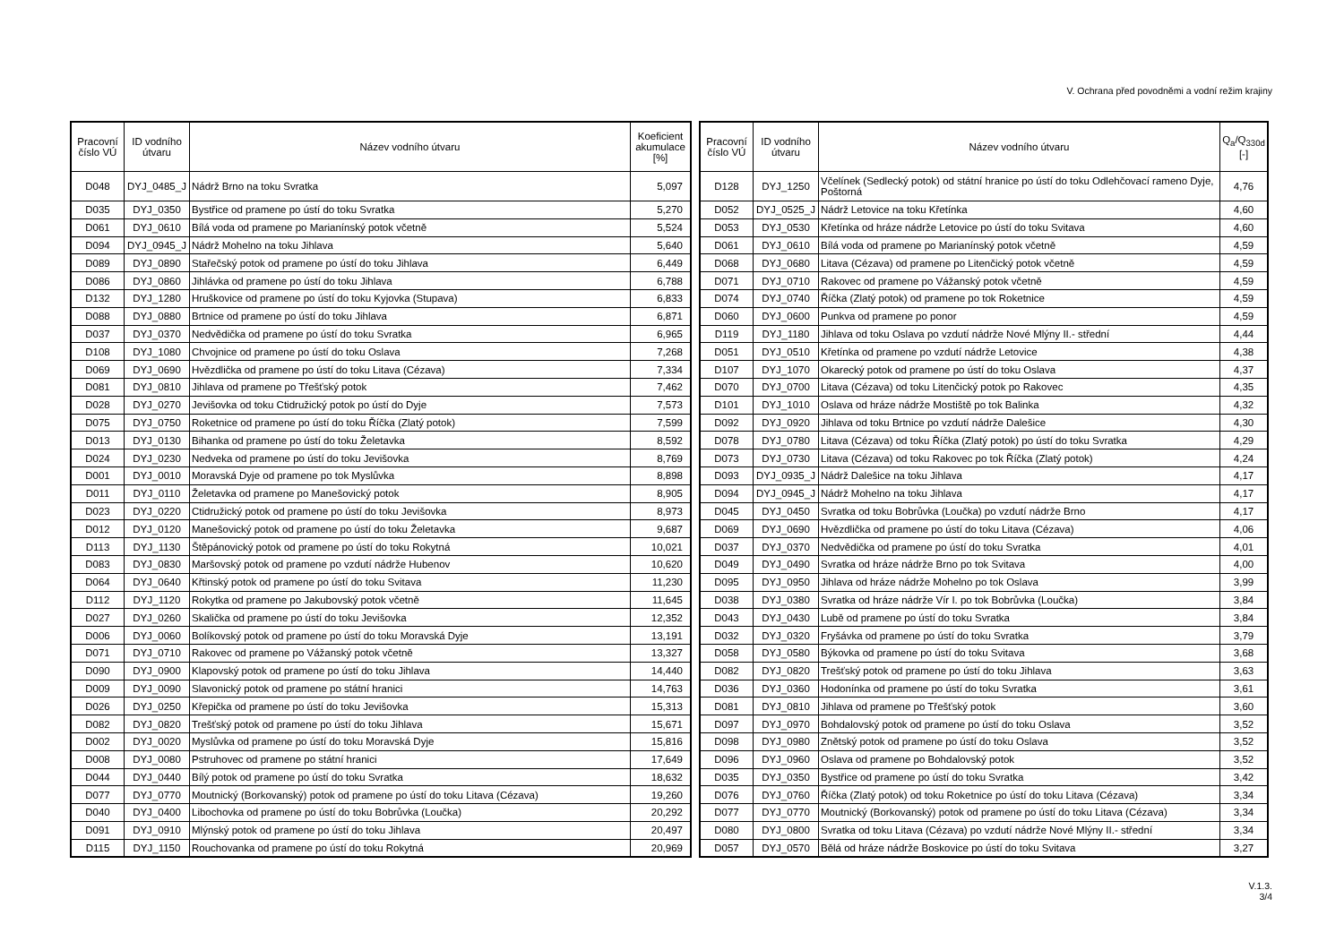V. Ochrana před povodněmi a vodní režim krajiny
| Pracovní číslo VÚ | ID vodního útvaru | Název vodního útvaru | Koeficient akumulace [%] |
| --- | --- | --- | --- |
| D048 | DYJ_0485_J | Nádrž Brno na toku Svratka | 5,097 |
| D035 | DYJ_0350 | Bystřice od pramene po ústí do toku Svratka | 5,270 |
| D061 | DYJ_0610 | Bílá voda od pramene po Marianínský potok včetně | 5,524 |
| D094 | DYJ_0945_J | Nádrž Mohelno na toku Jihlava | 5,640 |
| D089 | DYJ_0890 | Stařečský potok od pramene po ústí do toku Jihlava | 6,449 |
| D086 | DYJ_0860 | Jihlávka od pramene po ústí do toku Jihlava | 6,788 |
| D132 | DYJ_1280 | Hruškovice od pramene po ústí do toku Kyjovka (Stupava) | 6,833 |
| D088 | DYJ_0880 | Brtnice od pramene po ústí do toku Jihlava | 6,871 |
| D037 | DYJ_0370 | Nedvědička od pramene po ústí do toku Svratka | 6,965 |
| D108 | DYJ_1080 | Chvojnice od pramene po ústí do toku Oslava | 7,268 |
| D069 | DYJ_0690 | Hvězdlička od pramene po ústí do toku Litava (Cézava) | 7,334 |
| D081 | DYJ_0810 | Jihlava od pramene po Třešťský potok | 7,462 |
| D028 | DYJ_0270 | Jevišovka od toku Ctidružický potok po ústí do Dyje | 7,573 |
| D075 | DYJ_0750 | Roketnice od pramene po ústí do toku Říčka (Zlatý potok) | 7,599 |
| D013 | DYJ_0130 | Bihanka od pramene po ústí do toku Želetavka | 8,592 |
| D024 | DYJ_0230 | Nedveka od pramene po ústí do toku Jevišovka | 8,769 |
| D001 | DYJ_0010 | Moravská Dyje od pramene po tok Myslůvka | 8,898 |
| D011 | DYJ_0110 | Želetavka od pramene po Manešovický potok | 8,905 |
| D023 | DYJ_0220 | Ctidružický potok od pramene po ústí do toku Jevišovka | 8,973 |
| D012 | DYJ_0120 | Manešovický potok od pramene po ústí do toku Želetavka | 9,687 |
| D113 | DYJ_1130 | Štěpánovický potok od pramene po ústí do toku Rokytná | 10,021 |
| D083 | DYJ_0830 | Maršovský potok od pramene po vzdutí nádrže Hubenov | 10,620 |
| D064 | DYJ_0640 | Křtinský potok od pramene po ústí do toku Svitava | 11,230 |
| D112 | DYJ_1120 | Rokytka od pramene po Jakubovský potok včetně | 11,645 |
| D027 | DYJ_0260 | Skalička od pramene po ústí do toku Jevišovka | 12,352 |
| D006 | DYJ_0060 | Bolíkovský potok od pramene po ústí do toku Moravská Dyje | 13,191 |
| D071 | DYJ_0710 | Rakovec od pramene po Vážanský potok včetně | 13,327 |
| D090 | DYJ_0900 | Klapovský potok od pramene po ústí do toku Jihlava | 14,440 |
| D009 | DYJ_0090 | Slavonický potok od pramene po státní hranici | 14,763 |
| D026 | DYJ_0250 | Křepička od pramene po ústí do toku Jevišovka | 15,313 |
| D082 | DYJ_0820 | Trešťský potok od pramene po ústí do toku Jihlava | 15,671 |
| D002 | DYJ_0020 | Myslůvka od pramene po ústí do toku Moravská Dyje | 15,816 |
| D008 | DYJ_0080 | Pstruhovec od pramene po státní hranici | 17,649 |
| D044 | DYJ_0440 | Bílý potok od pramene po ústí do toku Svratka | 18,632 |
| D077 | DYJ_0770 | Moutnický (Borkovanský) potok od pramene po ústí do toku Litava (Cézava) | 19,260 |
| D040 | DYJ_0400 | Libochovka od pramene po ústí do toku Bobrůvka (Loučka) | 20,292 |
| D091 | DYJ_0910 | Mlýnský potok od pramene po ústí do toku Jihlava | 20,497 |
| D115 | DYJ_1150 | Rouchovanka od pramene po ústí do toku Rokytná | 20,969 |
| Pracovní číslo VÚ | ID vodního útvaru | Název vodního útvaru | Q<sub>a</sub>/Q<sub>330d</sub> [-] |
| --- | --- | --- | --- |
| D128 | DYJ_1250 | Včelínek (Sedlecký potok) od státní hranice po ústí do toku Odlehčovací rameno Dyje, Poštorná | 4,76 |
| D052 | DYJ_0525_J | Nádrž Letovice na toku Křetínka | 4,60 |
| D053 | DYJ_0530 | Křetínka od hráze nádrže Letovice po ústí do toku Svitava | 4,60 |
| D061 | DYJ_0610 | Bílá voda od pramene po Marianínský potok včetně | 4,59 |
| D068 | DYJ_0680 | Litava (Cézava) od pramene po Litenčický potok včetně | 4,59 |
| D071 | DYJ_0710 | Rakovec od pramene po Vážanský potok včetně | 4,59 |
| D074 | DYJ_0740 | Říčka (Zlatý potok) od pramene po tok Roketnice | 4,59 |
| D060 | DYJ_0600 | Punkva od pramene po ponor | 4,59 |
| D119 | DYJ_1180 | Jihlava od toku Oslava po vzdutí nádrže Nové Mlýny II.- střední | 4,44 |
| D051 | DYJ_0510 | Křetínka od pramene po vzdutí nádrže Letovice | 4,38 |
| D107 | DYJ_1070 | Okarecký potok od pramene po ústí do toku Oslava | 4,37 |
| D070 | DYJ_0700 | Litava (Cézava) od toku Litenčický potok po Rakovec | 4,35 |
| D101 | DYJ_1010 | Oslava od hráze nádrže Mostiště po tok Balinka | 4,32 |
| D092 | DYJ_0920 | Jihlava od toku Brtnice po vzdutí nádrže Dalešice | 4,30 |
| D078 | DYJ_0780 | Litava (Cézava) od toku Říčka (Zlatý potok) po ústí do toku Svratka | 4,29 |
| D073 | DYJ_0730 | Litava (Cézava) od toku Rakovec po tok Říčka (Zlatý potok) | 4,24 |
| D093 | DYJ_0935_J | Nádrž Dalešice na toku Jihlava | 4,17 |
| D094 | DYJ_0945_J | Nádrž Mohelno na toku Jihlava | 4,17 |
| D045 | DYJ_0450 | Svratka od toku Bobrůvka (Loučka) po vzdutí nádrže Brno | 4,17 |
| D069 | DYJ_0690 | Hvězdlička od pramene po ústí do toku Litava (Cézava) | 4,06 |
| D037 | DYJ_0370 | Nedvědička od pramene po ústí do toku Svratka | 4,01 |
| D049 | DYJ_0490 | Svratka od hráze nádrže Brno po tok Svitava | 4,00 |
| D095 | DYJ_0950 | Jihlava od hráze nádrže Mohelno po tok Oslava | 3,99 |
| D038 | DYJ_0380 | Svratka od hráze nádrže Vír I. po tok Bobrůvka (Loučka) | 3,84 |
| D043 | DYJ_0430 | Lubě od pramene po ústí do toku Svratka | 3,84 |
| D032 | DYJ_0320 | Fryšávka od pramene po ústí do toku Svratka | 3,79 |
| D058 | DYJ_0580 | Býkovka od pramene po ústí do toku Svitava | 3,68 |
| D082 | DYJ_0820 | Trešťský potok od pramene po ústí do toku Jihlava | 3,63 |
| D036 | DYJ_0360 | Hodonínka od pramene po ústí do toku Svratka | 3,61 |
| D081 | DYJ_0810 | Jihlava od pramene po Třešťský potok | 3,60 |
| D097 | DYJ_0970 | Bohdalovský potok od pramene po ústí do toku Oslava | 3,52 |
| D098 | DYJ_0980 | Znětský potok od pramene po ústí do toku Oslava | 3,52 |
| D096 | DYJ_0960 | Oslava od pramene po Bohdalovský potok | 3,52 |
| D035 | DYJ_0350 | Bystřice od pramene po ústí do toku Svratka | 3,42 |
| D076 | DYJ_0760 | Říčka (Zlatý potok) od toku Roketnice po ústí do toku Litava (Cézava) | 3,34 |
| D077 | DYJ_0770 | Moutnický (Borkovanský) potok od pramene po ústí do toku Litava (Cézava) | 3,34 |
| D080 | DYJ_0800 | Svratka od toku Litava (Cézava) po vzdutí nádrže Nové Mlýny II.- střední | 3,34 |
| D057 | DYJ_0570 | Bělá od hráze nádrže Boskovice po ústí do toku Svitava | 3,27 |
V.1.3.
3/4